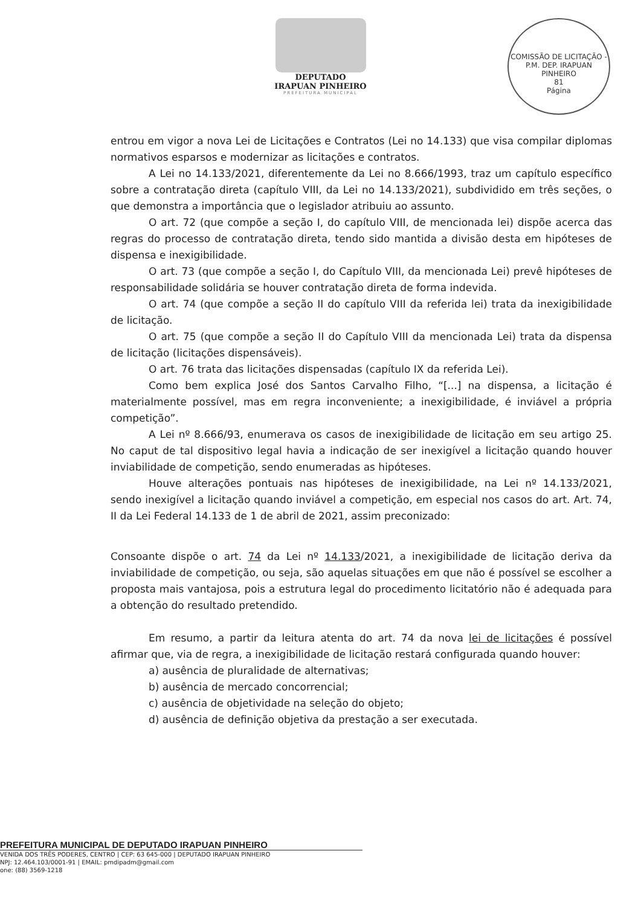DEPUTADO
IRAPUAN PINHEIRO
PREFEITURA MUNICIPAL
COMISSÃO DE LICITAÇÃO - P.M. DEP. IRAPUAN PINHEIRO
81
Página
entrou em vigor a nova Lei de Licitações e Contratos (Lei no 14.133) que visa compilar diplomas normativos esparsos e modernizar as licitações e contratos.
A Lei no 14.133/2021, diferentemente da Lei no 8.666/1993, traz um capítulo específico sobre a contratação direta (capítulo VIII, da Lei no 14.133/2021), subdividido em três seções, o que demonstra a importância que o legislador atribuiu ao assunto.
O art. 72 (que compõe a seção I, do capítulo VIII, de mencionada lei) dispõe acerca das regras do processo de contratação direta, tendo sido mantida a divisão desta em hipóteses de dispensa e inexigibilidade.
O art. 73 (que compõe a seção I, do Capítulo VIII, da mencionada Lei) prevê hipóteses de responsabilidade solidária se houver contratação direta de forma indevida.
O art. 74 (que compõe a seção II do capítulo VIII da referida lei) trata da inexigibilidade de licitação.
O art. 75 (que compõe a seção II do Capítulo VIII da mencionada Lei) trata da dispensa de licitação (licitações dispensáveis).
O art. 76 trata das licitações dispensadas (capítulo IX da referida Lei).
Como bem explica José dos Santos Carvalho Filho, “[...] na dispensa, a licitação é materialmente possível, mas em regra inconveniente; a inexigibilidade, é inviável a própria competição”.
A Lei nº 8.666/93, enumerava os casos de inexigibilidade de licitação em seu artigo 25. No caput de tal dispositivo legal havia a indicação de ser inexigível a licitação quando houver inviabilidade de competição, sendo enumeradas as hipóteses.
Houve alterações pontuais nas hipóteses de inexigibilidade, na Lei nº 14.133/2021, sendo inexigível a licitação quando inviável a competição, em especial nos casos do art. Art. 74, II da Lei Federal 14.133 de 1 de abril de 2021, assim preconizado:
Consoante dispõe o art. 74 da Lei nº 14.133/2021, a inexigibilidade de licitação deriva da inviabilidade de competição, ou seja, são aquelas situações em que não é possível se escolher a proposta mais vantajosa, pois a estrutura legal do procedimento licitatório não é adequada para a obtenção do resultado pretendido.
Em resumo, a partir da leitura atenta do art. 74 da nova lei de licitações é possível afirmar que, via de regra, a inexigibilidade de licitação restará configurada quando houver:
a) ausência de pluralidade de alternativas;
b) ausência de mercado concorrencial;
c) ausência de objetividade na seleção do objeto;
d) ausência de definição objetiva da prestação a ser executada.
PREFEITURA MUNICIPAL DE DEPUTADO IRAPUAN PINHEIRO
VENIDA DOS TRÊS PODERES, CENTRO | CEP: 63 645-000 | DEPUTADO IRAPUAN PINHEIRO
NPJ: 12.464.103/0001-91 | EMAIL: pmdipadm@gmail.com
one: (88) 3569-1218